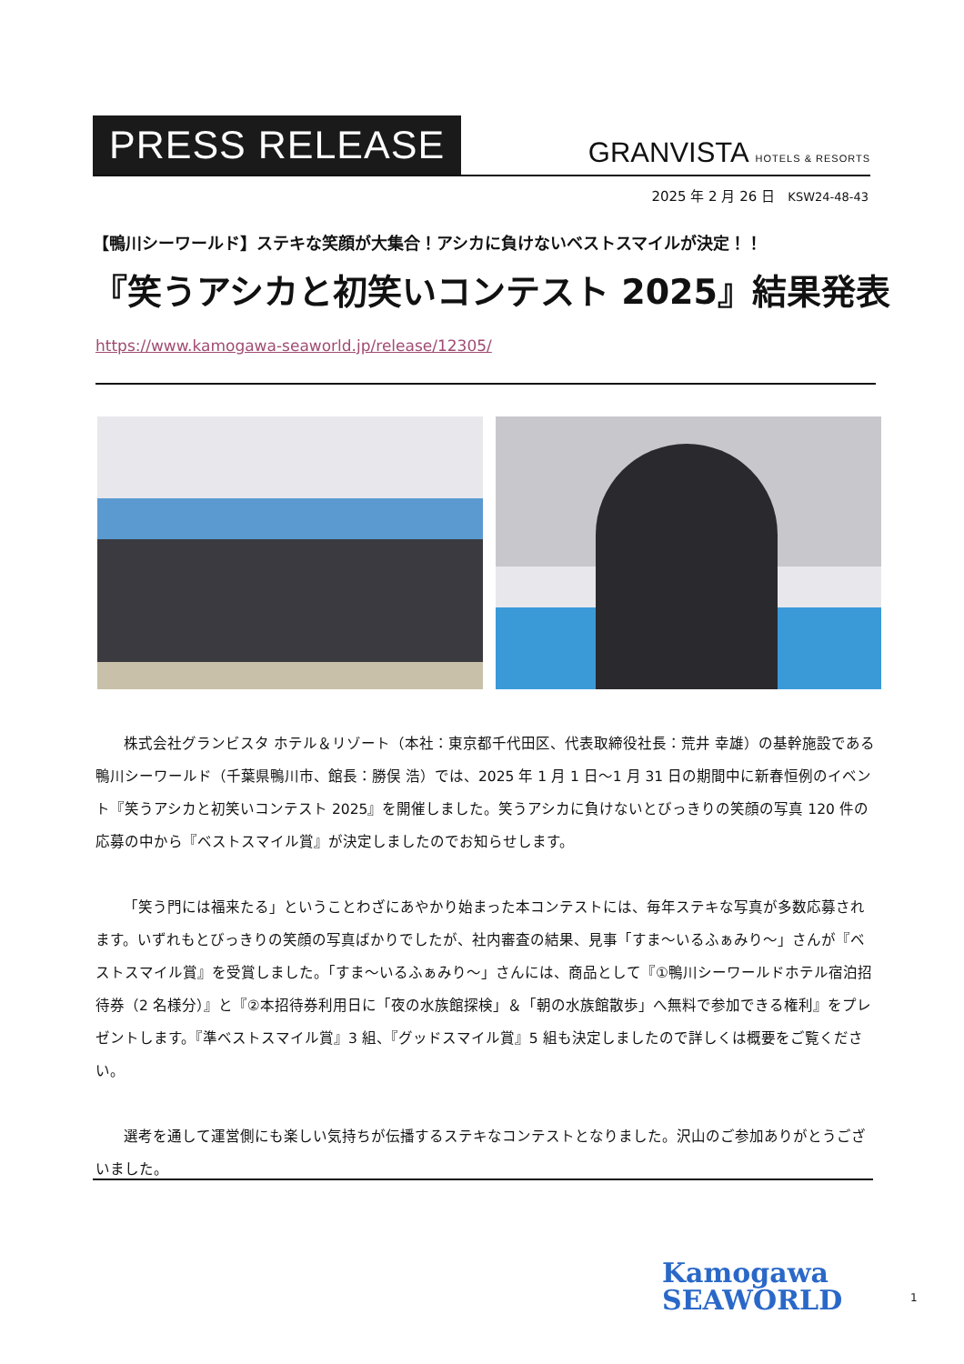PRESS RELEASE
GRANVISTA HOTELS & RESORTS
2025 年 2 月 26 日 KSW24-48-43
【鴨川シーワールド】ステキな笑顔が大集合！アシカに負けないベストスマイルが決定！！
『笑うアシカと初笑いコンテスト 2025』結果発表
https://www.kamogawa-seaworld.jp/release/12305/
株式会社グランビスタ ホテル＆リゾート（本社：東京都千代田区、代表取締役社長：荒井 幸雄）の基幹施設である鴨川シーワールド（千葉県鴨川市、館長：勝俣 浩）では、2025 年 1 月 1 日～1 月 31 日の期間中に新春恒例のイベント『笑うアシカと初笑いコンテスト 2025』を開催しました。笑うアシカに負けないとびっきりの笑顔の写真 120 件の応募の中から『ベストスマイル賞』が決定しましたのでお知らせします。
「笑う門には福来たる」ということわざにあやかり始まった本コンテストには、毎年ステキな写真が多数応募されます。いずれもとびっきりの笑顔の写真ばかりでしたが、社内審査の結果、見事「すま～いるふぁみり～」さんが『ベストスマイル賞』を受賞しました。「すま～いるふぁみり～」さんには、商品として『①鴨川シーワールドホテル宿泊招待券（2 名様分）』と『②本招待券利用日に「夜の水族館探検」＆「朝の水族館散歩」へ無料で参加できる権利』をプレゼントします。『準ベストスマイル賞』3 組、『グッドスマイル賞』5 組も決定しましたので詳しくは概要をご覧ください。
選考を通して運営側にも楽しい気持ちが伝播するステキなコンテストとなりました。沢山のご参加ありがとうございました。
Kamogawa
SEAWORLD
1